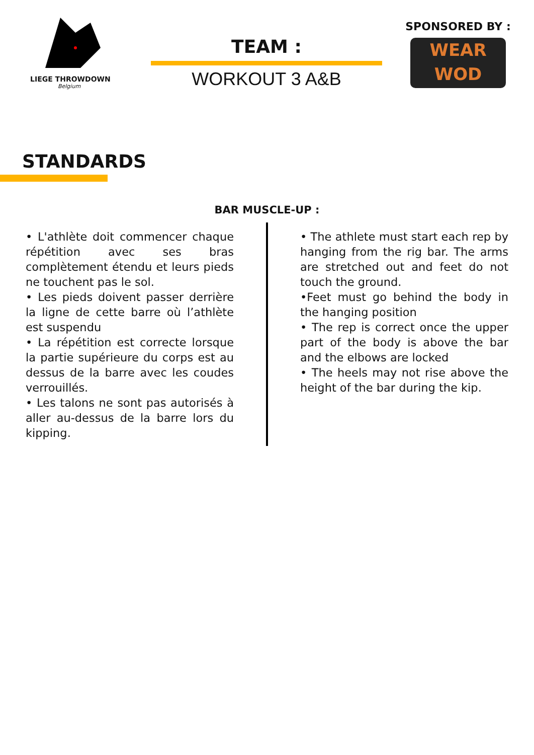LIEGE THROWDOWN
Belgium
TEAM :
WORKOUT 3 A&B
SPONSORED BY :
WEAR
WOD
STANDARDS
BAR MUSCLE-UP :
• L'athlète doit commencer chaque répétition avec ses bras complètement étendu et leurs pieds ne touchent pas le sol.
• Les pieds doivent passer derrière la ligne de cette barre où l’athlète est suspendu
• La répétition est correcte lorsque la partie supérieure du corps est au dessus de la barre avec les coudes verrouillés.
• Les talons ne sont pas autorisés à aller au-dessus de la barre lors du kipping.
• The athlete must start each rep by hanging from the rig bar. The arms are stretched out and feet do not touch the ground.
•Feet must go behind the body in the hanging position
• The rep is correct once the upper part of the body is above the bar and the elbows are locked
• The heels may not rise above the height of the bar during the kip.